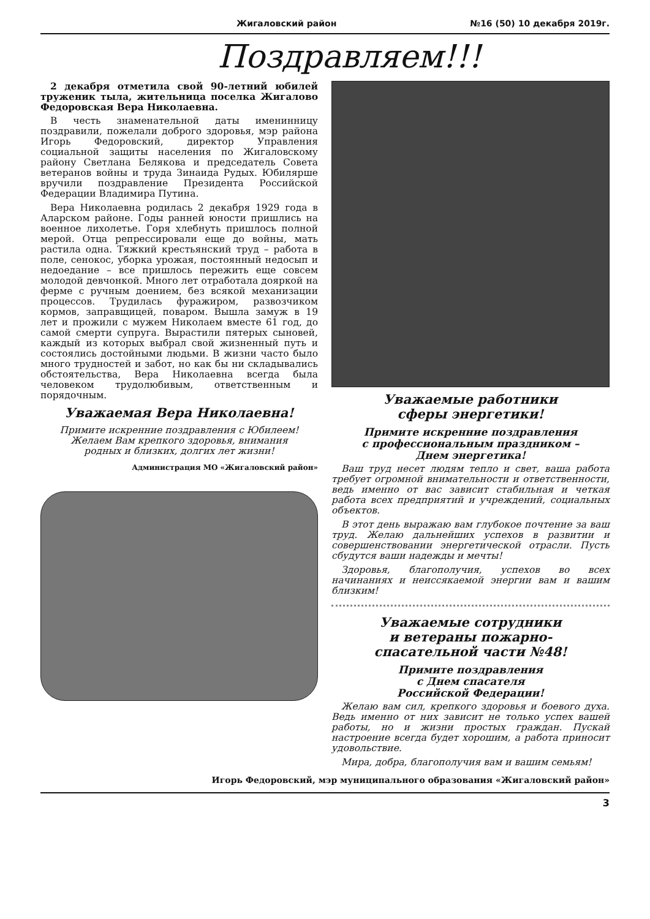Жигаловский район №16 (50) 10 декабря 2019г.
Поздравляем!!!
2 декабря отметила свой 90-летний юбилей труженик тыла, жительница поселка Жигалово Федоровская Вера Николаевна.
В честь знаменательной даты именинницу поздравили, пожелали доброго здоровья, мэр района Игорь Федоровский, директор Управления социальной защиты населения по Жигаловскому району Светлана Белякова и председатель Совета ветеранов войны и труда Зинаида Рудых. Юбилярше вручили поздравление Президента Российской Федерации Владимира Путина.
Вера Николаевна родилась 2 декабря 1929 года в Аларском районе. Годы ранней юности пришлись на военное лихолетье. Горя хлебнуть пришлось полной мерой. Отца репрессировали еще до войны, мать растила одна. Тяжкий крестьянский труд – работа в поле, сенокос, уборка урожая, постоянный недосып и недоедание – все пришлось пережить еще совсем молодой девчонкой. Много лет отработала дояркой на ферме с ручным доением, без всякой механизации процессов. Трудилась фуражиром, развозчиком кормов, заправщицей, поваром. Вышла замуж в 19 лет и прожили с мужем Николаем вместе 61 год, до самой смерти супруга. Вырастили пятерых сыновей, каждый из которых выбрал свой жизненный путь и состоялись достойными людьми. В жизни часто было много трудностей и забот, но как бы ни складывались обстоятельства, Вера Николаевна всегда была человеком трудолюбивым, ответственным и порядочным.
Уважаемая Вера Николаевна!
Примите искренние поздравления с Юбилеем!
Желаем Вам крепкого здоровья, внимания
родных и близких, долгих лет жизни!
Администрация МО «Жигаловский район»
Уважаемые работники
сферы энергетики!
Примите искренние поздравления
с профессиональным праздником –
Днем энергетика!
Ваш труд несет людям тепло и свет, ваша работа требует огромной внимательности и ответственности, ведь именно от вас зависит стабильная и четкая работа всех предприятий и учреждений, социальных объектов.
В этот день выражаю вам глубокое почтение за ваш труд. Желаю дальнейших успехов в развитии и совершенствовании энергетической отрасли. Пусть сбудутся ваши надежды и мечты!
Здоровья, благополучия, успехов во всех начинаниях и неиссякаемой энергии вам и вашим близким!
Уважаемые сотрудники
и ветераны пожарно-
спасательной части №48!
Примите поздравления
с Днем спасателя
Российской Федерации!
Желаю вам сил, крепкого здоровья и боевого духа. Ведь именно от них зависит не только успех вашей работы, но и жизни простых граждан. Пускай настроение всегда будет хорошим, а работа приносит удовольствие.
Мира, добра, благополучия вам и вашим семьям!
Игорь Федоровский, мэр муниципального образования «Жигаловский район»
3